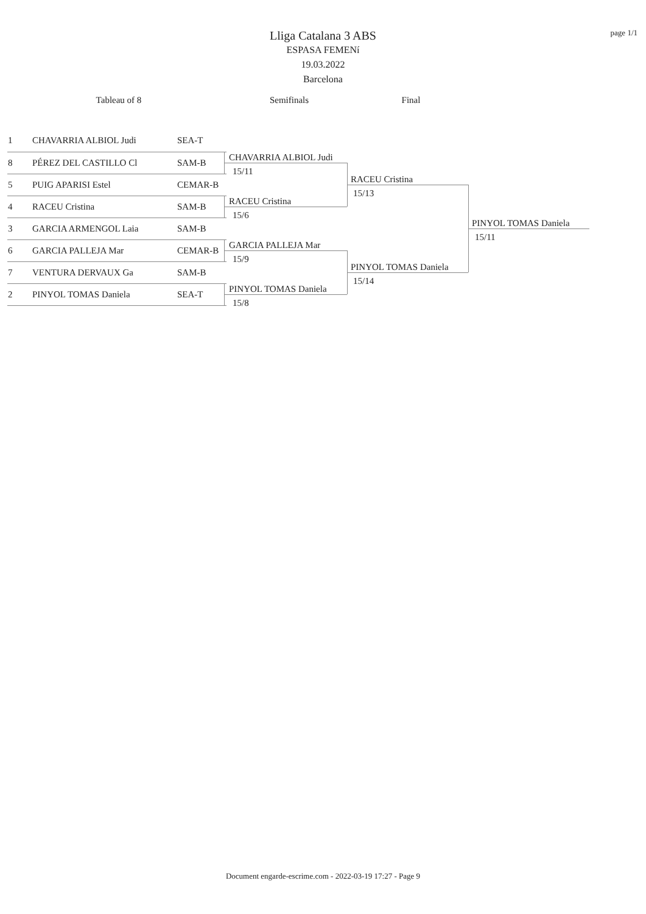page 1/1
Lliga Catalana 3 ABS
ESPASA FEMENí
19.03.2022
Barcelona
Tableau of 8 Semifinals Final
| 1 | CHAVARRIA ALBIOL Judi | SEA-T |
| 8 | PÉREZ DEL CASTILLO Cl | SAM-B |
| 5 | PUIG APARISI Estel | CEMAR-B |
| 4 | RACEU Cristina | SAM-B |
| 3 | GARCIA ARMENGOL Laia | SAM-B |
| 6 | GARCIA PALLEJA Mar | CEMAR-B |
| 7 | VENTURA DERVAUX Ga | SAM-B |
| 2 | PINYOL TOMAS Daniela | SEA-T |
CHAVARRIA ALBIOL Judi
15/11
RACEU Cristina
15/6
GARCIA PALLEJA Mar
15/9
PINYOL TOMAS Daniela
15/8
RACEU Cristina
15/13
PINYOL TOMAS Daniela
15/14
PINYOL TOMAS Daniela
15/11
Document engarde-escrime.com - 2022-03-19 17:27 - Page 9